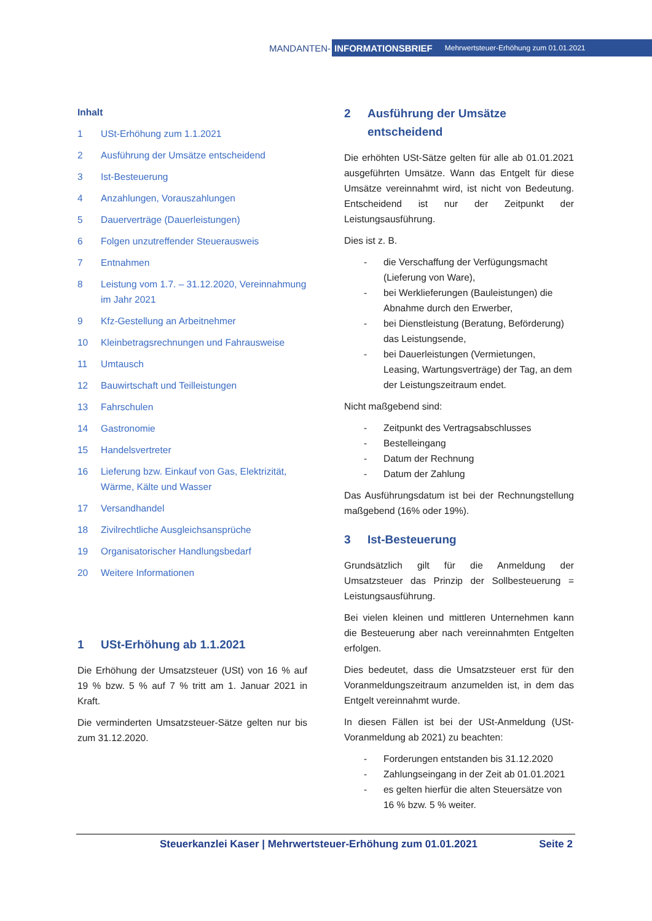MANDANTEN-
INFORMATIONSBRIEF Mehrwertsteuer-Erhöhung zum 01.01.2021
Inhalt
1 USt-Erhöhung zum 1.1.2021
2 Ausführung der Umsätze entscheidend
3 Ist-Besteuerung
4 Anzahlungen, Vorauszahlungen
5 Dauerverträge (Dauerleistungen)
6 Folgen unzutreffender Steuerausweis
7 Entnahmen
8 Leistung vom 1.7. – 31.12.2020, Vereinnahmung im Jahr 2021
9 Kfz-Gestellung an Arbeitnehmer
10 Kleinbetragsrechnungen und Fahrausweise
11 Umtausch
12 Bauwirtschaft und Teilleistungen
13 Fahrschulen
14 Gastronomie
15 Handelsvertreter
16 Lieferung bzw. Einkauf von Gas, Elektrizität, Wärme, Kälte und Wasser
17 Versandhandel
18 Zivilrechtliche Ausgleichsansprüche
19 Organisatorischer Handlungsbedarf
20 Weitere Informationen
1 USt-Erhöhung ab 1.1.2021
Die Erhöhung der Umsatzsteuer (USt) von 16 % auf 19 % bzw. 5 % auf 7 % tritt am 1. Januar 2021 in Kraft.
Die verminderten Umsatzsteuer-Sätze gelten nur bis zum 31.12.2020.
2 Ausführung der Umsätze entscheidend
Die erhöhten USt-Sätze gelten für alle ab 01.01.2021 ausgeführten Umsätze. Wann das Entgelt für diese Umsätze vereinnahmt wird, ist nicht von Bedeutung. Entscheidend ist nur der Zeitpunkt der Leistungsausführung.
Dies ist z. B.
- die Verschaffung der Verfügungsmacht (Lieferung von Ware),
- bei Werklieferungen (Bauleistungen) die Abnahme durch den Erwerber,
- bei Dienstleistung (Beratung, Beförderung) das Leistungsende,
- bei Dauerleistungen (Vermietungen, Leasing, Wartungsverträge) der Tag, an dem der Leistungszeitraum endet.
Nicht maßgebend sind:
- Zeitpunkt des Vertragsabschlusses
- Bestelleingang
- Datum der Rechnung
- Datum der Zahlung
Das Ausführungsdatum ist bei der Rechnungstellung maßgebend (16% oder 19%).
3 Ist-Besteuerung
Grundsätzlich gilt für die Anmeldung der Umsatzsteuer das Prinzip der Sollbesteuerung = Leistungsausführung.
Bei vielen kleinen und mittleren Unternehmen kann die Besteuerung aber nach vereinnahmten Entgelten erfolgen.
Dies bedeutet, dass die Umsatzsteuer erst für den Voranmeldungszeitraum anzumelden ist, in dem das Entgelt vereinnahmt wurde.
In diesen Fällen ist bei der USt-Anmeldung (USt-Voranmeldung ab 2021) zu beachten:
- Forderungen entstanden bis 31.12.2020
- Zahlungseingang in der Zeit ab 01.01.2021
- es gelten hierfür die alten Steuersätze von 16 % bzw. 5 % weiter.
Steuerkanzlei Kaser | Mehrwertsteuer-Erhöhung zum 01.01.2021 Seite 2